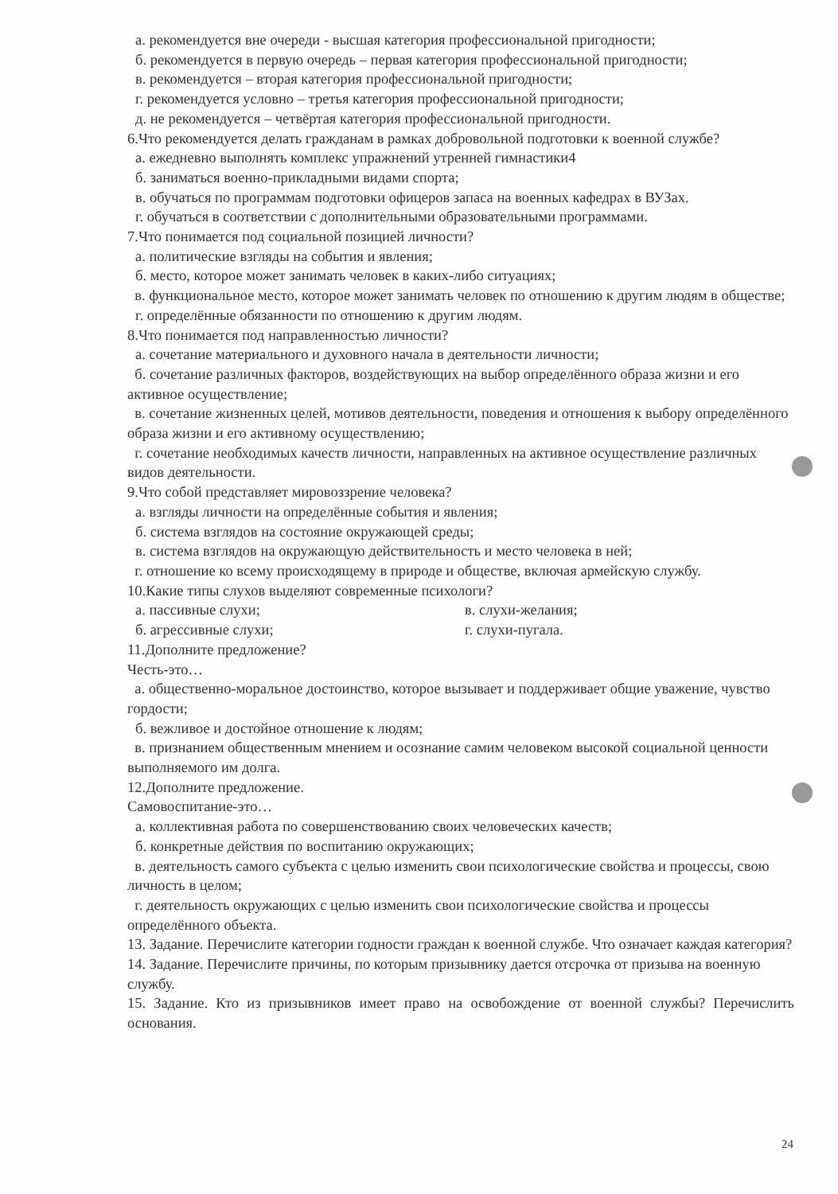а. рекомендуется вне очереди - высшая категория профессиональной пригодности;
б. рекомендуется в первую очередь – первая категория профессиональной пригодности;
в. рекомендуется – вторая категория профессиональной пригодности;
г. рекомендуется условно – третья категория профессиональной пригодности;
д. не рекомендуется – четвёртая категория профессиональной пригодности.
6.Что рекомендуется делать гражданам в рамках добровольной подготовки к военной службе?
а. ежедневно выполнять комплекс упражнений утренней гимнастики4
б. заниматься военно-прикладными видами спорта;
в. обучаться по программам подготовки офицеров запаса на военных кафедрах в ВУЗах.
г. обучаться в соответствии с дополнительными образовательными программами.
7.Что понимается под социальной позицией личности?
а. политические взгляды на события и явления;
б. место, которое может занимать человек в каких-либо ситуациях;
в. функциональное место, которое может занимать человек по отношению к другим людям в обществе;
г. определённые обязанности по отношению к другим людям.
8.Что понимается под направленностью личности?
а. сочетание материального и духовного начала в деятельности личности;
б. сочетание различных факторов, воздействующих на выбор определённого образа жизни и его активное осуществление;
в. сочетание жизненных целей, мотивов деятельности, поведения и отношения к выбору определённого образа жизни и его активному осуществлению;
г. сочетание необходимых качеств личности, направленных на активное осуществление различных видов деятельности.
9.Что собой представляет мировоззрение человека?
а. взгляды личности на определённые события и явления;
б. система взглядов на состояние окружающей среды;
в. система взглядов на окружающую действительность и место человека в ней;
г. отношение ко всему происходящему в природе и обществе, включая армейскую службу.
10.Какие типы слухов выделяют современные психологи?
а. пассивные слухи; в. слухи-желания;
б. агрессивные слухи; г. слухи-пугала.
11.Дополните предложение?
Честь-это…
а. общественно-моральное достоинство, которое вызывает и поддерживает общие уважение, чувство гордости;
б. вежливое и достойное отношение к людям;
в. признанием общественным мнением и осознание самим человеком высокой социальной ценности выполняемого им долга.
12.Дополните предложение.
Самовоспитание-это…
а. коллективная работа по совершенствованию своих человеческих качеств;
б. конкретные действия по воспитанию окружающих;
в. деятельность самого субъекта с целью изменить свои психологические свойства и процессы, свою личность в целом;
г. деятельность окружающих с целью изменить свои психологические свойства и процессы определённого объекта.
13. Задание. Перечислите категории годности граждан к военной службе. Что означает каждая категория?
14. Задание. Перечислите причины, по которым призывнику дается отсрочка от призыва на военную службу.
15. Задание. Кто из призывников имеет право на освобождение от военной службы? Перечислить основания.
24